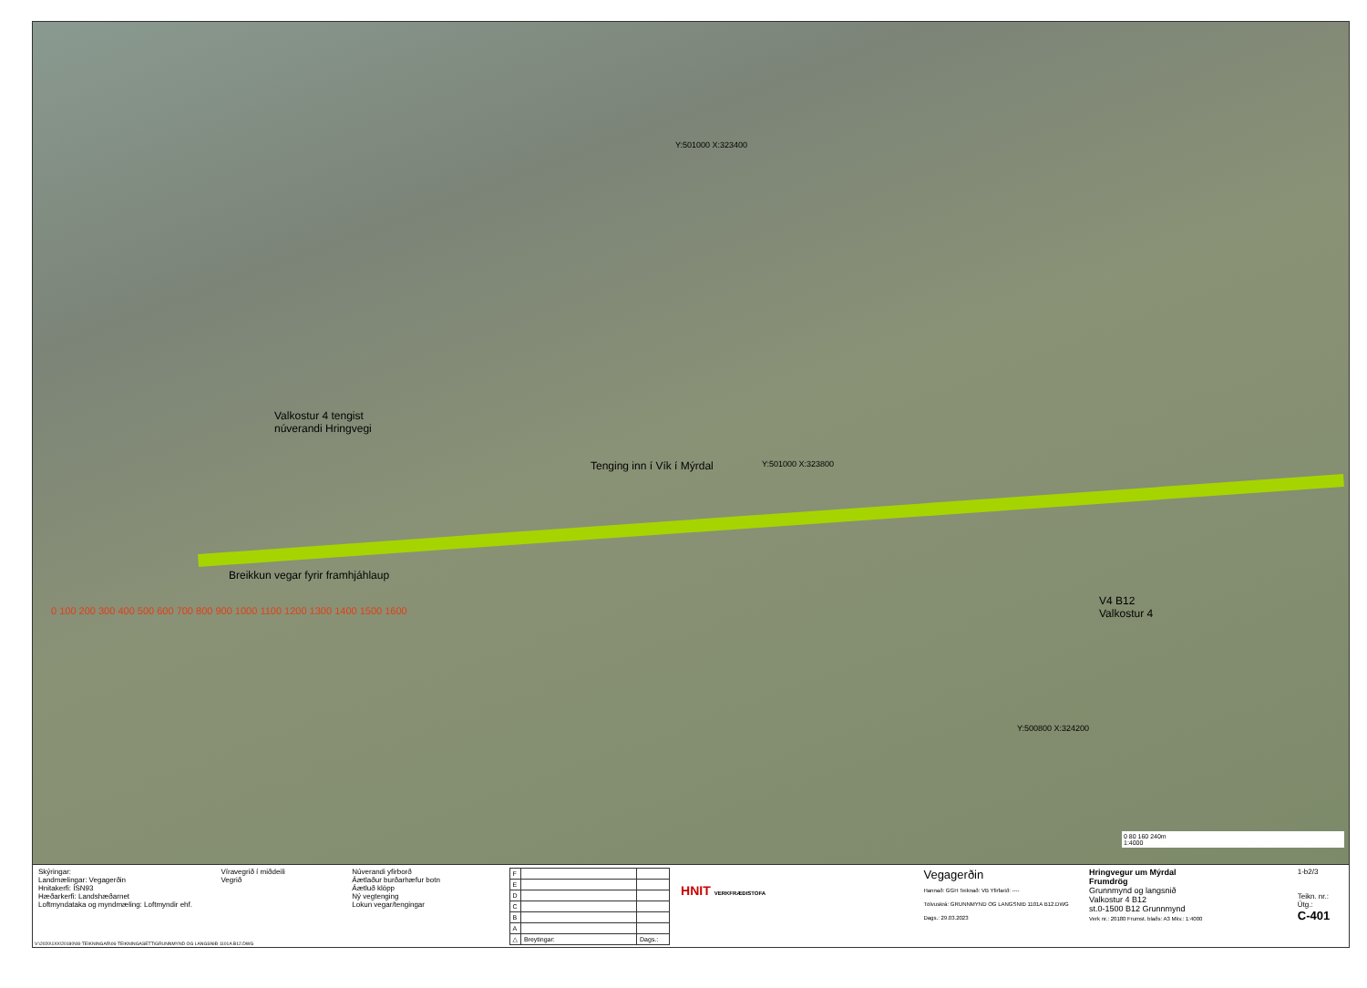Valkostur 4 tengist
núverandi Hringvegi
Tenging inn í Vík í Mýrdal
Breikkun vegar fyrir framhjáhlaup
V4 B12
Valkostur 4
Y:501000 X:323400
Y:501000 X:323800
Y:500800 X:324200
0 100 200 300 400 500 600 700 800 900 1000 1100 1200 1300 1400 1500 1600
0 80 160 240m
1:4000
Skýringar:
Landmælingar: Vegagerðin
Hnitakerfi: ÍSN93
Hæðarkerfi: Landshæðarnet
Loftmyndataka og myndmæling: Loftmyndir ehf.
Víravegrið í miðdeili
Vegrið
Núverandi yfirborð
Áætlaður burðarhæfur botn
Áætluð klöpp
Ný vegtenging
Lokun vegar/tengingar
| F | | |
| E | | |
| D | | |
| C | | |
| B | | |
| A | | |
| △ | Breytingar: | Dags.: |
HNIT VERKFRÆÐISTOFA
Vegagerðin
Hannað: GGH Teiknað: VB Yfirfarið: ----
Tölvuskrá: GRUNNMYND OG LANGSNIÐ 1101A B12.DWG
Dags.: 29.03.2023
Hringvegur um Mýrdal
Frumdrög
Grunnmynd og langsnið
Valkostur 4 B12
st.0-1500 B12 Grunnmynd
Verk nr.: 20180 Frumst. blaðs: A3 Mkv.: 1:4000
1-b2/3
Teikn. nr.: Útg.:
C-401
V:\2020\1XX\20180\08-TEIKNINGAR\06-TEIKNINGASETT\GRUNNMYND OG LANGSNIÐ 1101A B12.DWG